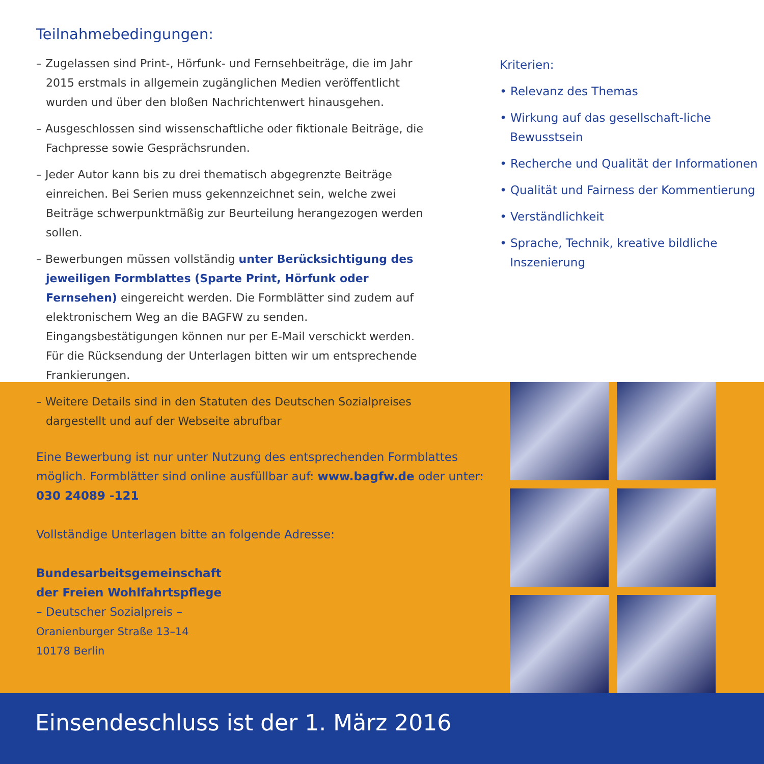Teilnahmebedingungen:
– Zugelassen sind Print-, Hörfunk- und Fernsehbeiträge, die im Jahr 2015 erstmals in allgemein zugänglichen Medien veröffentlicht wurden und über den bloßen Nachrichtenwert hinausgehen.
– Ausgeschlossen sind wissenschaftliche oder fiktionale Beiträge, die Fachpresse sowie Gesprächsrunden.
– Jeder Autor kann bis zu drei thematisch abgegrenzte Beiträge einreichen. Bei Serien muss gekennzeichnet sein, welche zwei Beiträge schwerpunktmäßig zur Beurteilung herangezogen werden sollen.
– Bewerbungen müssen vollständig unter Berücksichtigung des jeweiligen Formblattes (Sparte Print, Hörfunk oder Fernsehen) eingereicht werden. Die Formblätter sind zudem auf elektronischem Weg an die BAGFW zu senden. Eingangsbestätigungen können nur per E-Mail verschickt werden. Für die Rücksendung der Unterlagen bitten wir um entsprechende Frankierungen.
– Weitere Details sind in den Statuten des Deutschen Sozialpreises dargestellt und auf der Webseite abrufbar
Kriterien:
• Relevanz des Themas
• Wirkung auf das gesellschaft-liche Bewusstsein
• Recherche und Qualität der Informationen
• Qualität und Fairness der Kommentierung
• Verständlichkeit
• Sprache, Technik, kreative bildliche Inszenierung
Eine Bewerbung ist nur unter Nutzung des entsprechenden Formblattes möglich. Formblätter sind online ausfüllbar auf: www.bagfw.de oder unter: 030 24089 -121
Vollständige Unterlagen bitte an folgende Adresse:
Bundesarbeitsgemeinschaft
der Freien Wohlfahrtspflege
– Deutscher Sozialpreis –
Oranienburger Straße 13–14
10178 Berlin
Einsendeschluss ist der 1. März 2016